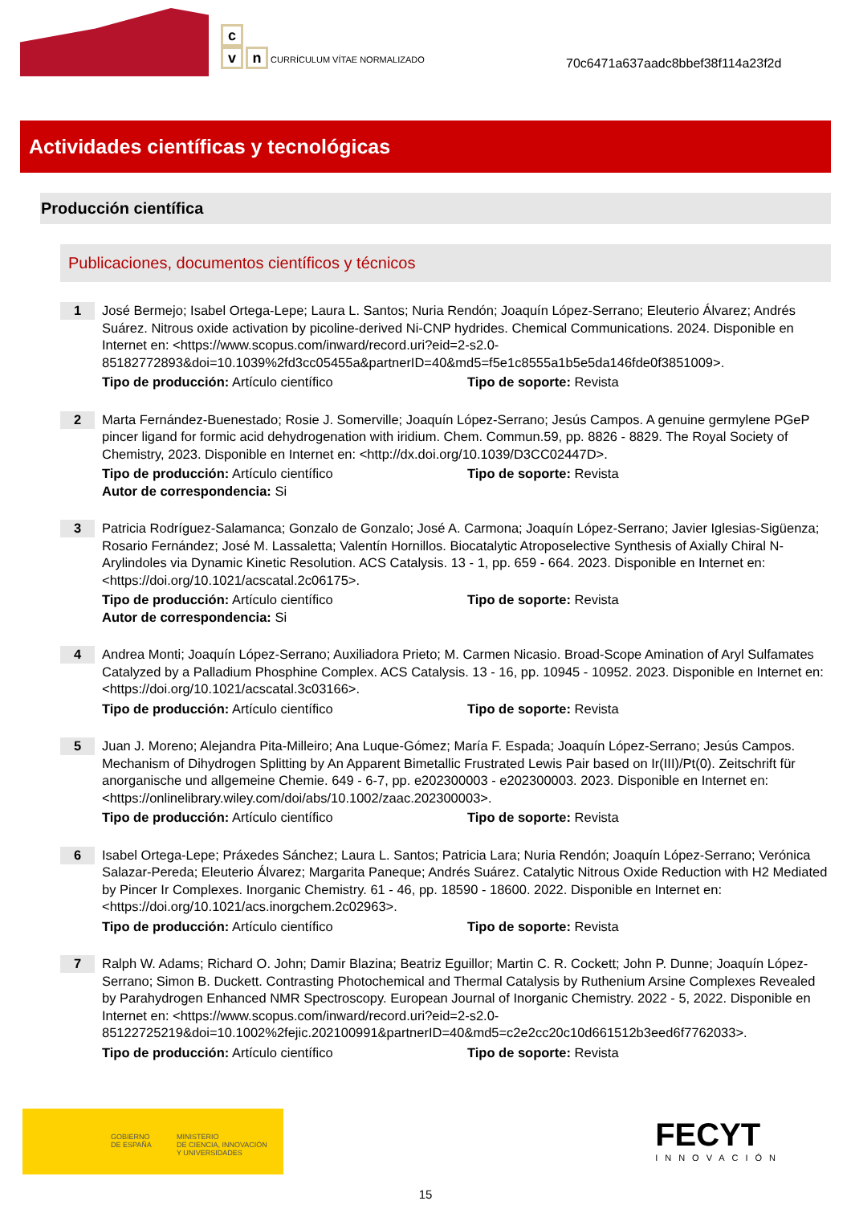c
v n CURRÍCULUM VÍTAE NORMALIZADO
70c6471a637aadc8bbef38f114a23f2d
Actividades científicas y tecnológicas
Producción científica
Publicaciones, documentos científicos y técnicos
1
José Bermejo; Isabel Ortega-Lepe; Laura L. Santos; Nuria Rendón; Joaquín López-Serrano; Eleuterio Álvarez; Andrés Suárez. Nitrous oxide activation by picoline-derived Ni-CNP hydrides. Chemical Communications. 2024. Disponible en Internet en: <https://www.scopus.com/inward/record.uri?eid=2-s2.0-85182772893&doi=10.1039%2fd3cc05455a&partnerID=40&md5=f5e1c8555a1b5e5da146fde0f3851009>.
Tipo de producción: Artículo científico Tipo de soporte: Revista
2
Marta Fernández-Buenestado; Rosie J. Somerville; Joaquín López-Serrano; Jesús Campos. A genuine germylene PGeP pincer ligand for formic acid dehydrogenation with iridium. Chem. Commun.59, pp. 8826 - 8829. The Royal Society of Chemistry, 2023. Disponible en Internet en: <http://dx.doi.org/10.1039/D3CC02447D>.
Tipo de producción: Artículo científico Tipo de soporte: Revista
Autor de correspondencia: Si
3
Patricia Rodríguez-Salamanca; Gonzalo de Gonzalo; José A. Carmona; Joaquín López-Serrano; Javier Iglesias-Sigüenza; Rosario Fernández; José M. Lassaletta; Valentín Hornillos. Biocatalytic Atroposelective Synthesis of Axially Chiral N-Arylindoles via Dynamic Kinetic Resolution. ACS Catalysis. 13 - 1, pp. 659 - 664. 2023. Disponible en Internet en: <https://doi.org/10.1021/acscatal.2c06175>.
Tipo de producción: Artículo científico Tipo de soporte: Revista
Autor de correspondencia: Si
4
Andrea Monti; Joaquín López-Serrano; Auxiliadora Prieto; M. Carmen Nicasio. Broad-Scope Amination of Aryl Sulfamates Catalyzed by a Palladium Phosphine Complex. ACS Catalysis. 13 - 16, pp. 10945 - 10952. 2023. Disponible en Internet en: <https://doi.org/10.1021/acscatal.3c03166>.
Tipo de producción: Artículo científico Tipo de soporte: Revista
5
Juan J. Moreno; Alejandra Pita-Milleiro; Ana Luque-Gómez; María F. Espada; Joaquín López-Serrano; Jesús Campos. Mechanism of Dihydrogen Splitting by An Apparent Bimetallic Frustrated Lewis Pair based on Ir(III)/Pt(0). Zeitschrift für anorganische und allgemeine Chemie. 649 - 6-7, pp. e202300003 - e202300003. 2023. Disponible en Internet en: <https://onlinelibrary.wiley.com/doi/abs/10.1002/zaac.202300003>.
Tipo de producción: Artículo científico Tipo de soporte: Revista
6
Isabel Ortega-Lepe; Práxedes Sánchez; Laura L. Santos; Patricia Lara; Nuria Rendón; Joaquín López-Serrano; Verónica Salazar-Pereda; Eleuterio Álvarez; Margarita Paneque; Andrés Suárez. Catalytic Nitrous Oxide Reduction with H2 Mediated by Pincer Ir Complexes. Inorganic Chemistry. 61 - 46, pp. 18590 - 18600. 2022. Disponible en Internet en: <https://doi.org/10.1021/acs.inorgchem.2c02963>.
Tipo de producción: Artículo científico Tipo de soporte: Revista
7
Ralph W. Adams; Richard O. John; Damir Blazina; Beatriz Eguillor; Martin C. R. Cockett; John P. Dunne; Joaquín López-Serrano; Simon B. Duckett. Contrasting Photochemical and Thermal Catalysis by Ruthenium Arsine Complexes Revealed by Parahydrogen Enhanced NMR Spectroscopy. European Journal of Inorganic Chemistry. 2022 - 5, 2022. Disponible en Internet en: <https://www.scopus.com/inward/record.uri?eid=2-s2.0-85122725219&doi=10.1002%2fejic.202100991&partnerID=40&md5=c2e2cc20c10d661512b3eed6f7762033>.
Tipo de producción: Artículo científico Tipo de soporte: Revista
GOBIERNO
DE ESPAÑA
MINISTERIO
DE CIENCIA, INNOVACIÓN
Y UNIVERSIDADES
FECYT
INNOVACIÓN
15